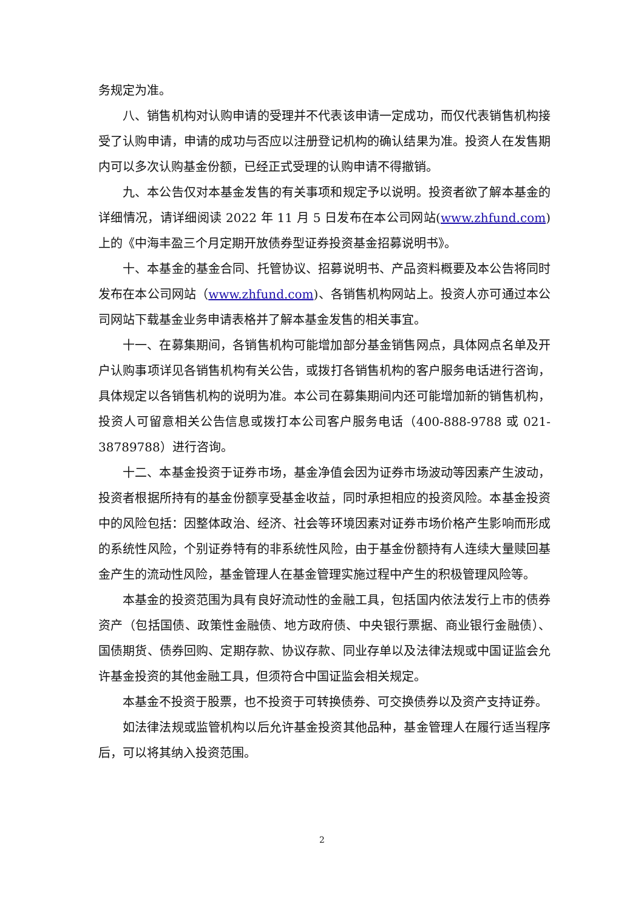务规定为准。
八、销售机构对认购申请的受理并不代表该申请一定成功，而仅代表销售机构接受了认购申请，申请的成功与否应以注册登记机构的确认结果为准。投资人在发售期内可以多次认购基金份额，已经正式受理的认购申请不得撤销。
九、本公告仅对本基金发售的有关事项和规定予以说明。投资者欲了解本基金的详细情况，请详细阅读 2022 年 11 月 5 日发布在本公司网站(www.zhfund.com)上的《中海丰盈三个月定期开放债券型证券投资基金招募说明书》。
十、本基金的基金合同、托管协议、招募说明书、产品资料概要及本公告将同时发布在本公司网站（www.zhfund.com)、各销售机构网站上。投资人亦可通过本公司网站下载基金业务申请表格并了解本基金发售的相关事宜。
十一、在募集期间，各销售机构可能增加部分基金销售网点，具体网点名单及开户认购事项详见各销售机构有关公告，或拨打各销售机构的客户服务电话进行咨询，具体规定以各销售机构的说明为准。本公司在募集期间内还可能增加新的销售机构，投资人可留意相关公告信息或拨打本公司客户服务电话（400-888-9788 或 021-38789788）进行咨询。
十二、本基金投资于证券市场，基金净值会因为证券市场波动等因素产生波动，投资者根据所持有的基金份额享受基金收益，同时承担相应的投资风险。本基金投资中的风险包括：因整体政治、经济、社会等环境因素对证券市场价格产生影响而形成的系统性风险，个别证券特有的非系统性风险，由于基金份额持有人连续大量赎回基金产生的流动性风险，基金管理人在基金管理实施过程中产生的积极管理风险等。
本基金的投资范围为具有良好流动性的金融工具，包括国内依法发行上市的债券资产（包括国债、政策性金融债、地方政府债、中央银行票据、商业银行金融债）、国债期货、债券回购、定期存款、协议存款、同业存单以及法律法规或中国证监会允许基金投资的其他金融工具，但须符合中国证监会相关规定。
本基金不投资于股票，也不投资于可转换债券、可交换债券以及资产支持证券。
如法律法规或监管机构以后允许基金投资其他品种，基金管理人在履行适当程序后，可以将其纳入投资范围。
2